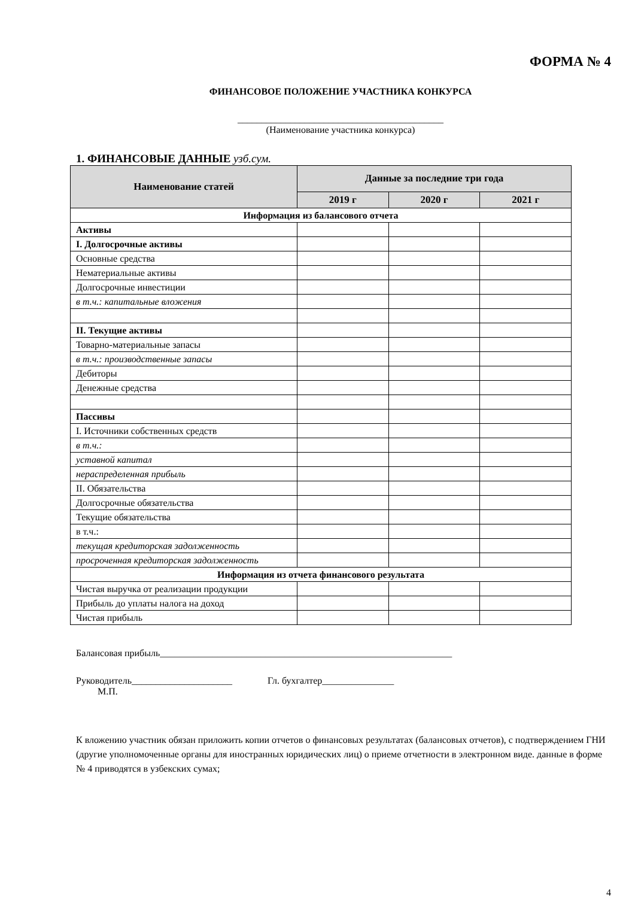ФОРМА № 4
ФИНАНСОВОЕ ПОЛОЖЕНИЕ УЧАСТНИКА КОНКУРСА
___________________________________________
(Наименование участника конкурса)
1. ФИНАНСОВЫЕ ДАННЫЕ узб.сум.
| Наименование статей | Данные за последние три года | | |
| --- | --- | --- | --- |
| | 2019 г | 2020 г | 2021 г |
| Информация из балансового отчета | | | |
| Активы | | | |
| I. Долгосрочные активы | | | |
| Основные средства | | | |
| Нематериальные активы | | | |
| Долгосрочные инвестиции | | | |
| в т.ч.: капитальные вложения | | | |
| II. Текущие активы | | | |
| Товарно-материальные запасы | | | |
| в т.ч.: производственные запасы | | | |
| Дебиторы | | | |
| Денежные средства | | | |
| Пассивы | | | |
| I. Источники собственных средств | | | |
| в т.ч.: | | | |
| уставной капитал | | | |
| нераспределенная прибыль | | | |
| II. Обязательства | | | |
| Долгосрочные обязательства | | | |
| Текущие обязательства | | | |
| в т.ч.: | | | |
| текущая кредиторская задолженность | | | |
| просроченная кредиторская задолженность | | | |
| Информация из отчета финансового результата | | | |
| Чистая выручка от реализации продукции | | | |
| Прибыль до уплаты налога на доход | | | |
| Чистая прибыль | | | |
Балансовая прибыль_____________________________________________________________
Руководитель_____________________ Гл. бухгалтер_______________
М.П.
К вложению участник обязан приложить копии отчетов о финансовых результатах (балансовых отчетов), с подтверждением ГНИ (другие уполномоченные органы для иностранных юридических лиц) о приеме отчетности в электронном виде. данные в форме № 4 приводятся в узбекских сумах;
4